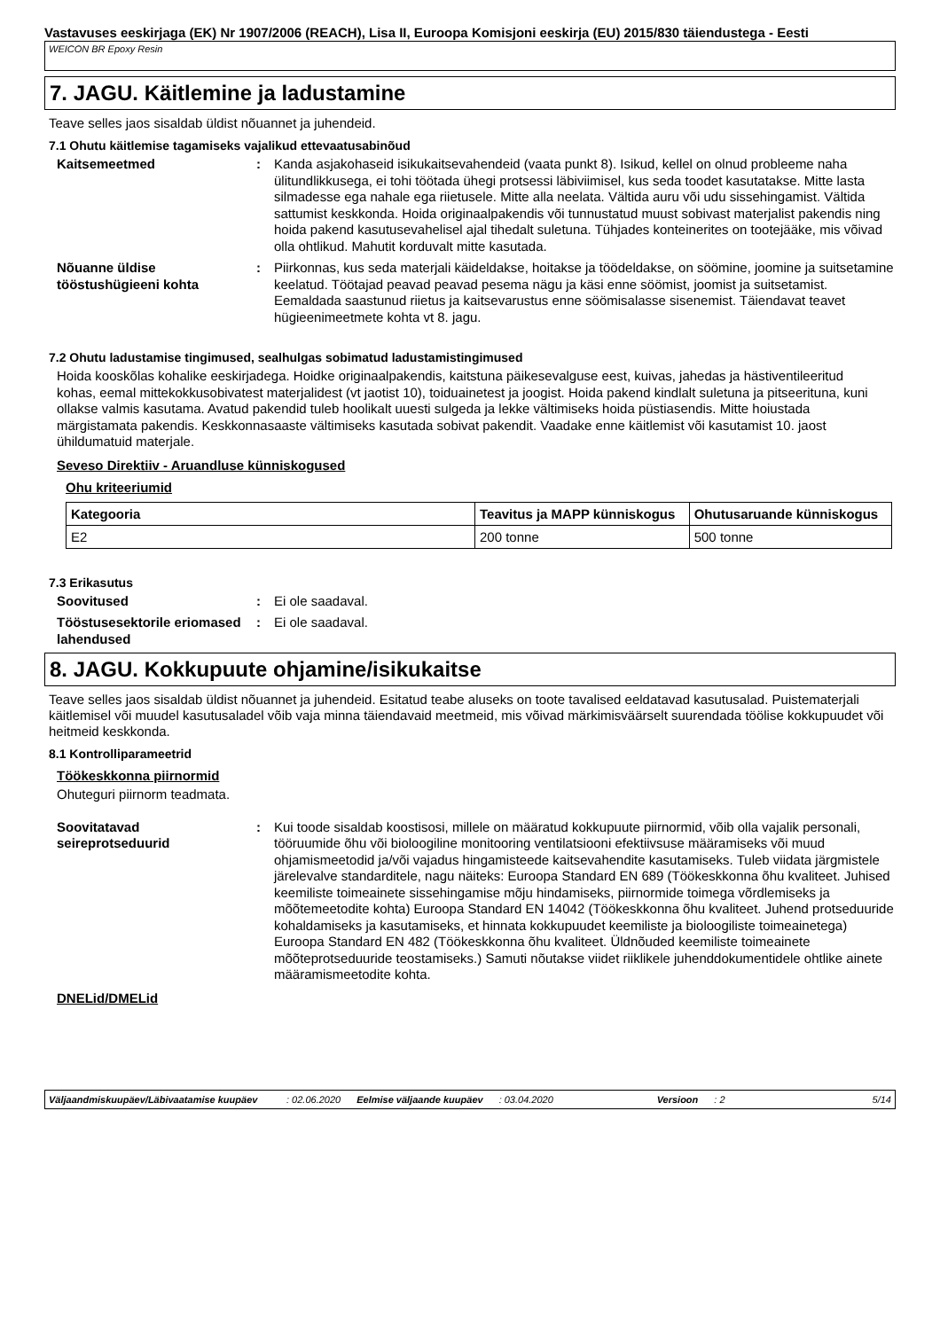Vastavuses eeskirjaga (EK) Nr 1907/2006 (REACH), Lisa II, Euroopa Komisjoni eeskirja (EU) 2015/830 täiendustega - Eesti
WEICON BR Epoxy Resin
7. JAGU. Käitlemine ja ladustamine
Teave selles jaos sisaldab üldist nõuannet ja juhendeid.
7.1 Ohutu käitlemise tagamiseks vajalikud ettevaatusabinõud
Kaitsemeetmed : Kanda asjakohaseid isikukaitsevahendeid (vaata punkt 8). Isikud, kellel on olnud probleeme naha ülitundlikkusega, ei tohi töötada ühegi protsessi läbiviimisel, kus seda toodet kasutatakse. Mitte lasta silmadesse ega nahale ega riietusele. Mitte alla neelata. Vältida auru või udu sissehingamist. Vältida sattumist keskkonda. Hoida originaalpakendis või tunnustatud muust sobivast materjalist pakendis ning hoida pakend kasutusevahelisel ajal tihedalt suletuna. Tühjades konteinerites on tootejääke, mis võivad olla ohtlikud. Mahutit korduvalt mitte kasutada.
Nõuanne üldise tööstushügieeni kohta
: Piirkonnas, kus seda materjali käideldakse, hoitakse ja töödeldakse, on söömine, joomine ja suitsetamine keelatud. Töötajad peavad peavad pesema nägu ja käsi enne söömist, joomist ja suitsetamist. Eemaldada saastunud riietus ja kaitsevarustus enne söömisalasse sisenemist. Täiendavat teavet hügieenimeetmete kohta vt 8. jagu.
7.2 Ohutu ladustamise tingimused, sealhulgas sobimatud ladustamistingimused
Hoida kooskõlas kohalike eeskirjadega. Hoidke originaalpakendis, kaitstuna päikesevalguse eest, kuivas, jahedas ja hästiventileeritud kohas, eemal mittekokkusobivatest materjalidest (vt jaotist 10), toiduainetest ja joogist. Hoida pakend kindlalt suletuna ja pitseerituna, kuni ollakse valmis kasutama. Avatud pakendid tuleb hoolikalt uuesti sulgeda ja lekke vältimiseks hoida püstiasendis. Mitte hoiustada märgistamata pakendis. Keskkonnasaaste vältimiseks kasutada sobivat pakendit. Vaadake enne käitlemist või kasutamist 10. jaost ühildumatuid materjale.
Seveso Direktiiv - Aruandluse künniskogused
Ohu kriteeriumid
| Kategooria | Teavitus ja MAPP künniskogus | Ohutusaruande künniskogus |
| --- | --- | --- |
| E2 | 200 tonne | 500 tonne |
7.3 Erikasutus
Soovitused : Ei ole saadaval.
Tööstusesektorile eriomased lahendused
: Ei ole saadaval.
8. JAGU. Kokkupuute ohjamine/isikukaitse
Teave selles jaos sisaldab üldist nõuannet ja juhendeid. Esitatud teabe aluseks on toote tavalised eeldatavad kasutusalad. Puistematerjali käitlemisel või muudel kasutusaladel võib vaja minna täiendavaid meetmeid, mis võivad märkimisväärselt suurendada töölise kokkupuudet või heitmeid keskkonda.
8.1 Kontrolliparameetrid
Töökeskkonna piirnormid
Ohuteguri piirnorm teadmata.
Soovitatavad seireprotseduurid
: Kui toode sisaldab koostisosi, millele on määratud kokkupuute piirnormid, võib olla vajalik personali, tööruumide õhu või bioloogiline monitooring ventilatsiooni efektiivsuse määramiseks või muud ohjamismeetodid ja/või vajadus hingamisteede kaitsevahendite kasutamiseks. Tuleb viidata järgmistele järelevalve standarditele, nagu näiteks: Euroopa Standard EN 689 (Töökeskkonna õhu kvaliteet. Juhised keemiliste toimeainete sissehingamise mõju hindamiseks, piirnormide toimega võrdlemiseks ja mõõtemeetodite kohta) Euroopa Standard EN 14042 (Töökeskkonna õhu kvaliteet. Juhend protseduuride kohaldamiseks ja kasutamiseks, et hinnata kokkupuudet keemiliste ja bioloogiliste toimeainetega) Euroopa Standard EN 482 (Töökeskkonna õhu kvaliteet. Üldnõuded keemiliste toimeainete mõõteprotseduuride teostamiseks.) Samuti nõutakse viidet riiklikele juhenddokumentidele ohtlike ainete määramismeetodite kohta.
DNELid/DMELid
Väljaandmiskuupäev/Läbivaatamise kuupäev: 02.06.2020 Eelmise väljaande kuupäev: 03.04.2020 Versioon: 2 5/14